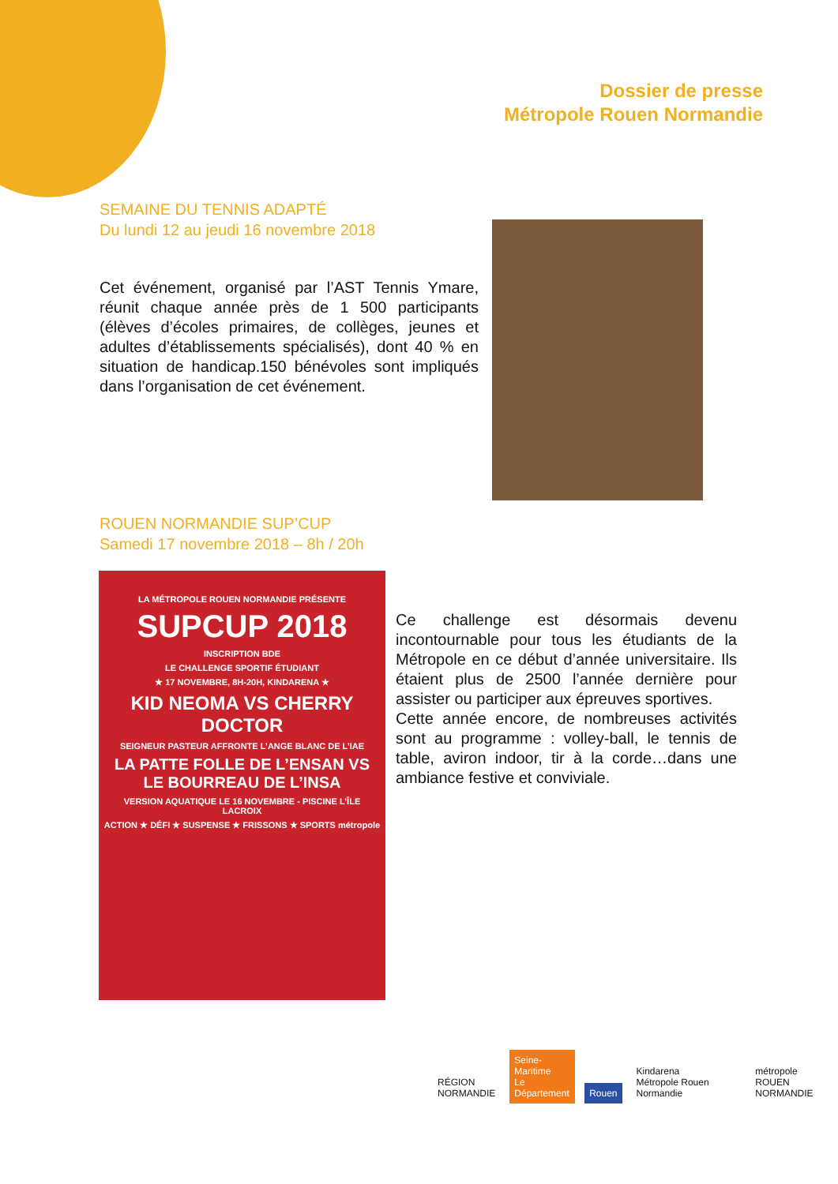Dossier de presse
Métropole Rouen Normandie
SEMAINE DU TENNIS ADAPTÉ
Du lundi 12 au jeudi 16 novembre 2018
Cet événement, organisé par l’AST Tennis Ymare, réunit chaque année près de 1 500 participants (élèves d’écoles primaires, de collèges, jeunes et adultes d’établissements spécialisés), dont 40 % en situation de handicap.150 bénévoles sont impliqués dans l’organisation de cet événement.
ROUEN NORMANDIE SUP’CUP
Samedi 17 novembre 2018 – 8h / 20h
LA MÉTROPOLE ROUEN NORMANDIE PRÉSENTE
SUPCUP 2018
INSCRIPTION BDE
LE CHALLENGE SPORTIF ÉTUDIANT
★ 17 NOVEMBRE, 8H-20H, KINDARENA ★
KID NEOMA VS CHERRY DOCTOR
SEIGNEUR PASTEUR AFFRONTE L’ANGE BLANC DE L’IAE
LA PATTE FOLLE DE L’ENSAN VS LE BOURREAU DE L’INSA
VERSION AQUATIQUE LE 16 NOVEMBRE - PISCINE L’ÎLE LACROIX
ACTION ★ DÉFI ★ SUSPENSE ★ FRISSONS ★ SPORTS métropole
Ce challenge est désormais devenu incontournable pour tous les étudiants de la Métropole en ce début d’année universitaire. Ils étaient plus de 2500 l’année dernière pour assister ou participer aux épreuves sportives.
Cette année encore, de nombreuses activités sont au programme : volley-ball, le tennis de table, aviron indoor, tir à la corde…dans une ambiance festive et conviviale.
RÉGION
NORMANDIE
Seine-Maritime
Le Département
Rouen
Kindarena
Métropole Rouen Normandie
métropole
ROUEN NORMANDIE